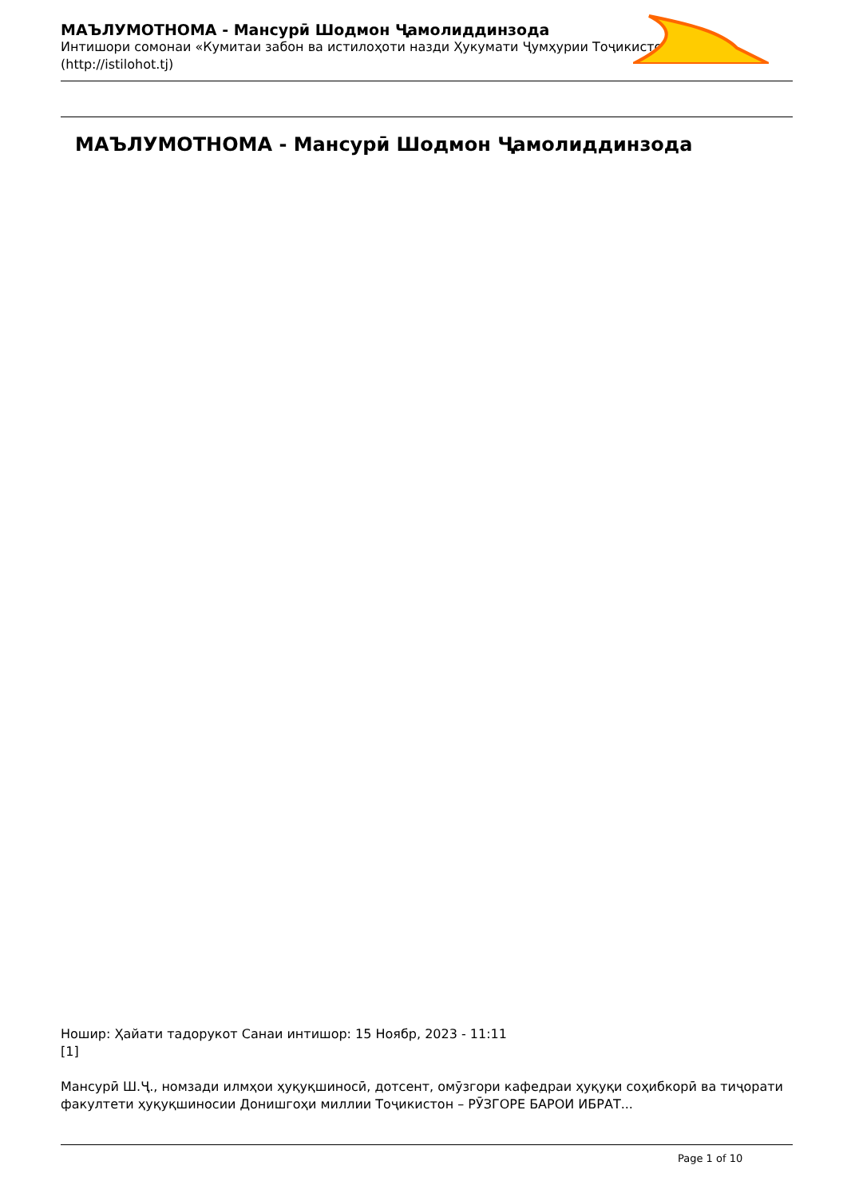МАЪЛУМОТНОМА - Мансурӣ Шодмон Ҷамолиддинзода
Интишори сомонаи «Кумитаи забон ва истилоҳоти назди Ҳукумати Ҷумҳурии Тоҷикистон» (http://istilohot.tj)
МАЪЛУМОТНОМА - Мансурӣ Шодмон Ҷамолиддинзода
Ношир: Ҳайати тадорукот Санаи интишор: 15 Ноябр, 2023 - 11:11
[1]
Мансурӣ Ш.Ҷ., номзади илмҳои ҳуқуқшиносӣ, дотсент, омӯзгори кафедраи ҳуқуқи соҳибкорӣ ва тиҷорати факултети ҳуқуқшиносии Донишгоҳи миллии Тоҷикистон – РӮЗГОРЕ БАРОИ ИБРАТ...
Page 1 of 10